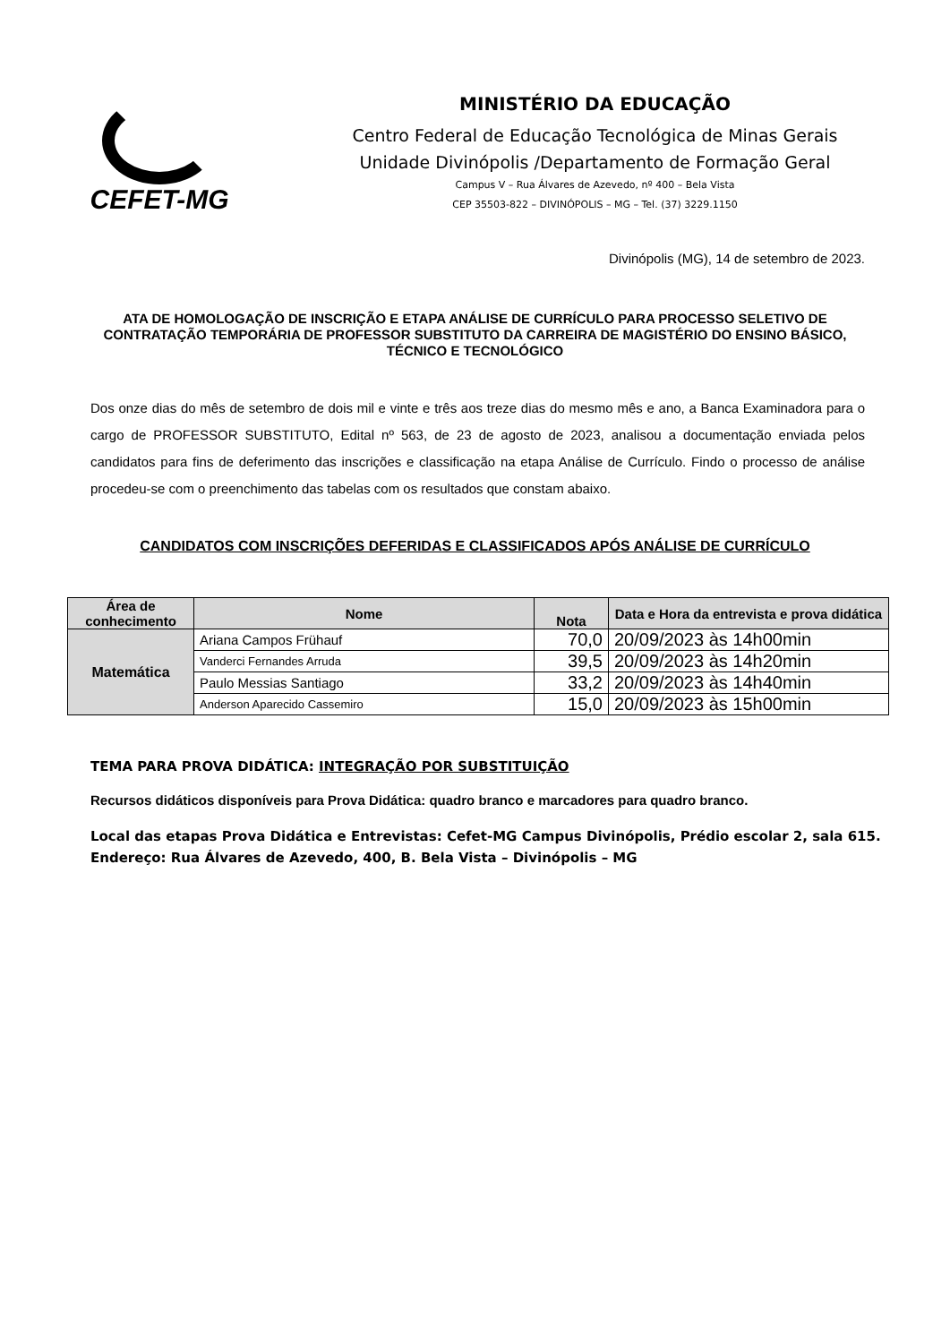CEFET-MG
MINISTÉRIO DA EDUCAÇÃO
Centro Federal de Educação Tecnológica de Minas Gerais
Unidade Divinópolis /Departamento de Formação Geral
Campus V – Rua Álvares de Azevedo, nº 400 – Bela Vista
CEP 35503-822 – DIVINÓPOLIS – MG – Tel. (37) 3229.1150
Divinópolis (MG), 14 de setembro de 2023.
ATA DE HOMOLOGAÇÃO DE INSCRIÇÃO E ETAPA ANÁLISE DE CURRÍCULO PARA PROCESSO SELETIVO DE CONTRATAÇÃO TEMPORÁRIA DE PROFESSOR SUBSTITUTO DA CARREIRA DE MAGISTÉRIO DO ENSINO BÁSICO, TÉCNICO E TECNOLÓGICO
Dos onze dias do mês de setembro de dois mil e vinte e três aos treze dias do mesmo mês e ano, a Banca Examinadora para o cargo de PROFESSOR SUBSTITUTO, Edital nº 563, de 23 de agosto de 2023, analisou a documentação enviada pelos candidatos para fins de deferimento das inscrições e classificação na etapa Análise de Currículo. Findo o processo de análise procedeu-se com o preenchimento das tabelas com os resultados que constam abaixo.
CANDIDATOS COM INSCRIÇÕES DEFERIDAS E CLASSIFICADOS APÓS ANÁLISE DE CURRÍCULO
| Área de conhecimento | Nome | Nota | Data e Hora da entrevista e prova didática |
| --- | --- | --- | --- |
| Matemática | Ariana Campos Frühauf | 70,0 | 20/09/2023 às 14h00min |
| | Vanderci Fernandes Arruda | 39,5 | 20/09/2023 às 14h20min |
| | Paulo Messias Santiago | 33,2 | 20/09/2023 às 14h40min |
| | Anderson Aparecido Cassemiro | 15,0 | 20/09/2023 às 15h00min |
TEMA PARA PROVA DIDÁTICA: INTEGRAÇÃO POR SUBSTITUIÇÃO
Recursos didáticos disponíveis para Prova Didática: quadro branco e marcadores para quadro branco.
Local das etapas Prova Didática e Entrevistas: Cefet-MG Campus Divinópolis, Prédio escolar 2, sala 615.
Endereço: Rua Álvares de Azevedo, 400, B. Bela Vista – Divinópolis – MG